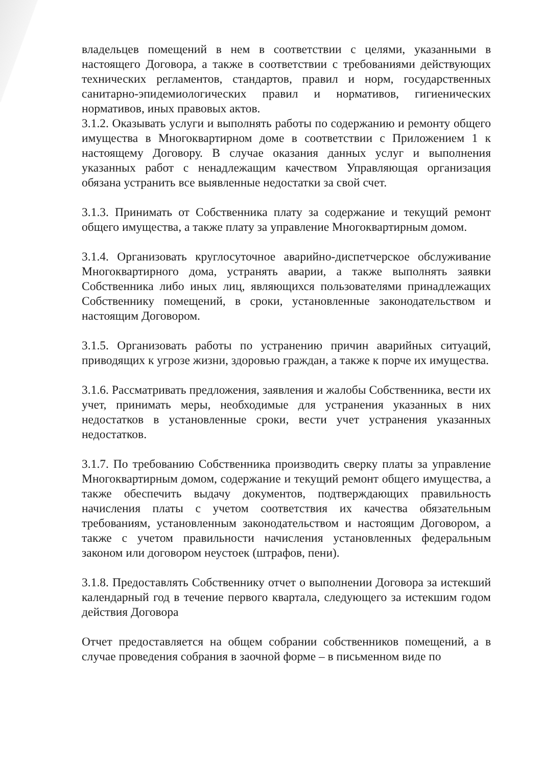владельцев помещений в нем в соответствии с целями, указанными в настоящего Договора, а также в соответствии с требованиями действующих технических регламентов, стандартов, правил и норм, государственных санитарно-эпидемиологических правил и нормативов, гигиенических нормативов, иных правовых актов.
3.1.2. Оказывать услуги и выполнять работы по содержанию и ремонту общего имущества в Многоквартирном доме в соответствии с Приложением 1 к настоящему Договору. В случае оказания данных услуг и выполнения указанных работ с ненадлежащим качеством Управляющая организация обязана устранить все выявленные недостатки за свой счет.
3.1.3. Принимать от Собственника плату за содержание и текущий ремонт общего имущества, а также плату за управление Многоквартирным домом.
3.1.4. Организовать круглосуточное аварийно-диспетчерское обслуживание Многоквартирного дома, устранять аварии, а также выполнять заявки Собственника либо иных лиц, являющихся пользователями принадлежащих Собственнику помещений, в сроки, установленные законодательством и настоящим Договором.
3.1.5. Организовать работы по устранению причин аварийных ситуаций, приводящих к угрозе жизни, здоровью граждан, а также к порче их имущества.
3.1.6. Рассматривать предложения, заявления и жалобы Собственника, вести их учет, принимать меры, необходимые для устранения указанных в них недостатков в установленные сроки, вести учет устранения указанных недостатков.
3.1.7. По требованию Собственника производить сверку платы за управление Многоквартирным домом, содержание и текущий ремонт общего имущества, а также обеспечить выдачу документов, подтверждающих правильность начисления платы с учетом соответствия их качества обязательным требованиям, установленным законодательством и настоящим Договором, а также с учетом правильности начисления установленных федеральным законом или договором неустоек (штрафов, пени).
3.1.8. Предоставлять Собственнику отчет о выполнении Договора за истекший календарный год в течение первого квартала, следующего за истекшим годом действия Договора
Отчет предоставляется на общем собрании собственников помещений, а в случае проведения собрания в заочной форме – в письменном виде по